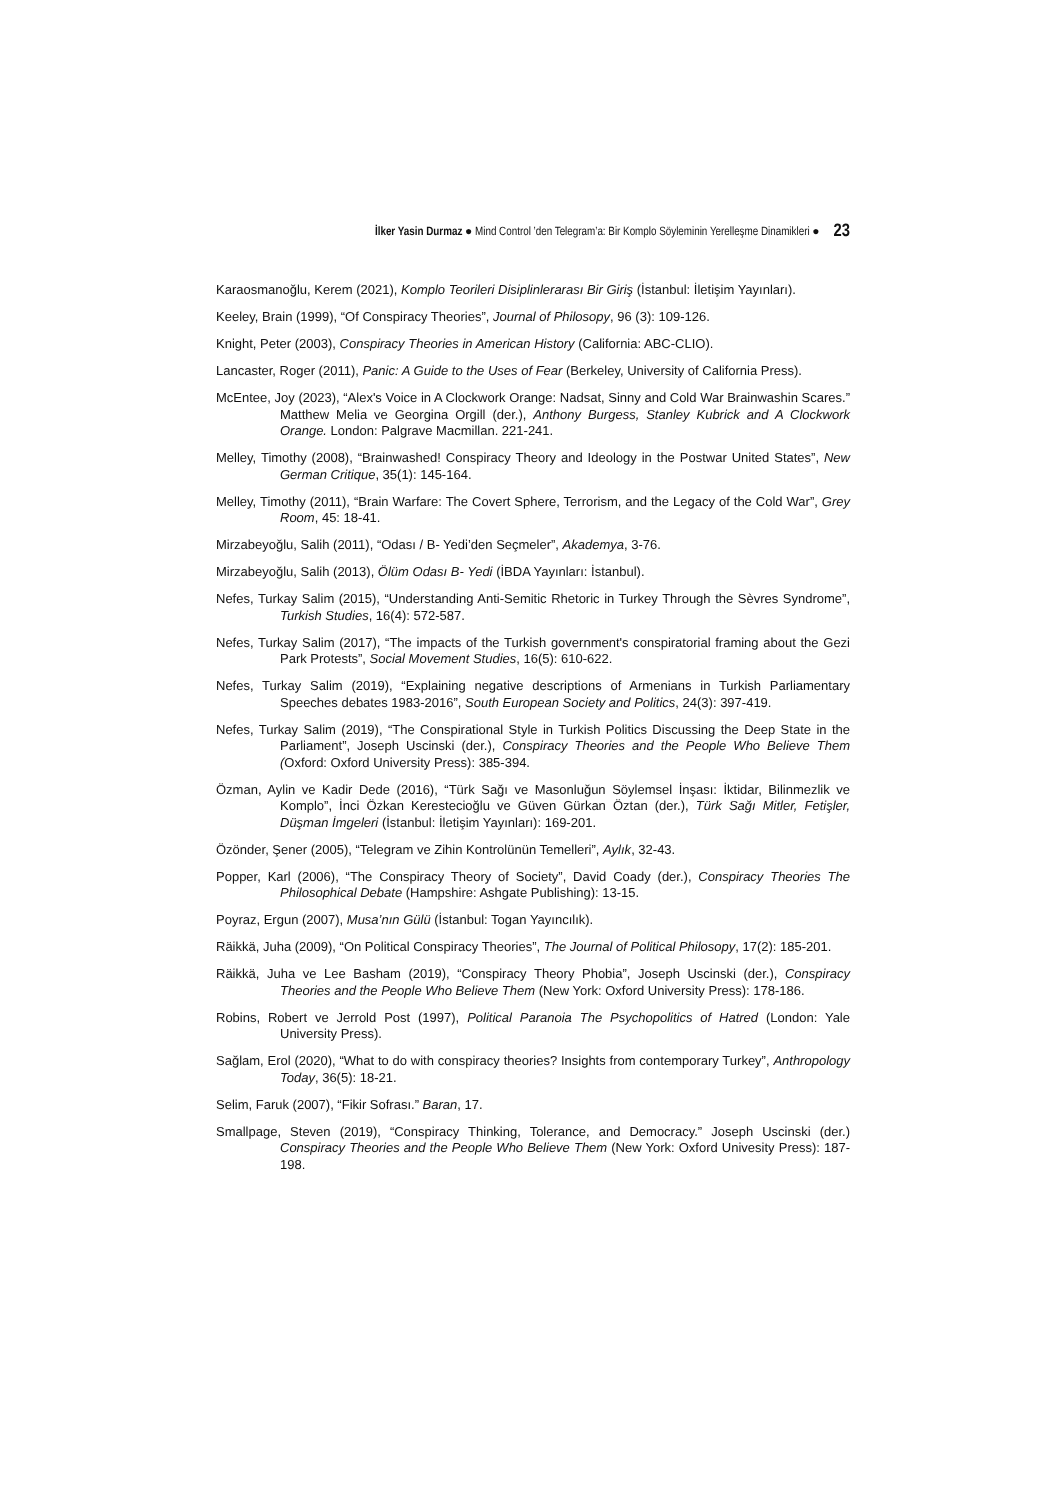İlker Yasin Durmaz ● Mind Control ’den Telegram’a: Bir Komplo Söyleminin Yerelleşme Dinamikleri ● 23
Karaosmanoğlu, Kerem (2021), Komplo Teorileri Disiplinlerarası Bir Giriş (İstanbul: İletişim Yayınları).
Keeley, Brain (1999), “Of Conspiracy Theories”, Journal of Philosopy, 96 (3): 109-126.
Knight, Peter (2003), Conspiracy Theories in American History (California: ABC-CLIO).
Lancaster, Roger (2011), Panic: A Guide to the Uses of Fear (Berkeley, University of California Press).
McEntee, Joy (2023), “Alex's Voice in A Clockwork Orange: Nadsat, Sinny and Cold War Brainwashin Scares.” Matthew Melia ve Georgina Orgill (der.), Anthony Burgess, Stanley Kubrick and A Clockwork Orange. London: Palgrave Macmillan. 221-241.
Melley, Timothy (2008), “Brainwashed! Conspiracy Theory and Ideology in the Postwar United States”, New German Critique, 35(1): 145-164.
Melley, Timothy (2011), “Brain Warfare: The Covert Sphere, Terrorism, and the Legacy of the Cold War”, Grey Room, 45: 18-41.
Mirzabeyoğlu, Salih (2011), “Odası / B- Yedi’den Seçmeler”, Akademya, 3-76.
Mirzabeyoğlu, Salih (2013), Ölüm Odası B- Yedi (İBDA Yayınları: İstanbul).
Nefes, Turkay Salim (2015), “Understanding Anti-Semitic Rhetoric in Turkey Through the Sèvres Syndrome”, Turkish Studies, 16(4): 572-587.
Nefes, Turkay Salim (2017), “The impacts of the Turkish government's conspiratorial framing about the Gezi Park Protests”, Social Movement Studies, 16(5): 610-622.
Nefes, Turkay Salim (2019), “Explaining negative descriptions of Armenians in Turkish Parliamentary Speeches debates 1983-2016”, South European Society and Politics, 24(3): 397-419.
Nefes, Turkay Salim (2019), “The Conspirational Style in Turkish Politics Discussing the Deep State in the Parliament”, Joseph Uscinski (der.), Conspiracy Theories and the People Who Believe Them (Oxford: Oxford University Press): 385-394.
Özman, Aylin ve Kadir Dede (2016), “Türk Sağı ve Masonluğun Söylemsel İnşası: İktidar, Bilinmezlik ve Komplo”, İnci Özkan Kerestecioğlu ve Güven Gürkan Öztan (der.), Türk Sağı Mitler, Fetişler, Düşman İmgeleri (İstanbul: İletişim Yayınları): 169-201.
Özönder, Şener (2005), “Telegram ve Zihin Kontrolünün Temelleri”, Aylık, 32-43.
Popper, Karl (2006), “The Conspiracy Theory of Society”, David Coady (der.), Conspiracy Theories The Philosophical Debate (Hampshire: Ashgate Publishing): 13-15.
Poyraz, Ergun (2007), Musa’nın Gülü (İstanbul: Togan Yayıncılık).
Räikkä, Juha (2009), “On Political Conspiracy Theories”, The Journal of Political Philosopy, 17(2): 185-201.
Räikkä, Juha ve Lee Basham (2019), “Conspiracy Theory Phobia”, Joseph Uscinski (der.), Conspiracy Theories and the People Who Believe Them (New York: Oxford University Press): 178-186.
Robins, Robert ve Jerrold Post (1997), Political Paranoia The Psychopolitics of Hatred (London: Yale University Press).
Sağlam, Erol (2020), “What to do with conspiracy theories? Insights from contemporary Turkey”, Anthropology Today, 36(5): 18-21.
Selim, Faruk (2007), “Fikir Sofrası.” Baran, 17.
Smallpage, Steven (2019), “Conspiracy Thinking, Tolerance, and Democracy.” Joseph Uscinski (der.) Conspiracy Theories and the People Who Believe Them (New York: Oxford Univesity Press): 187-198.